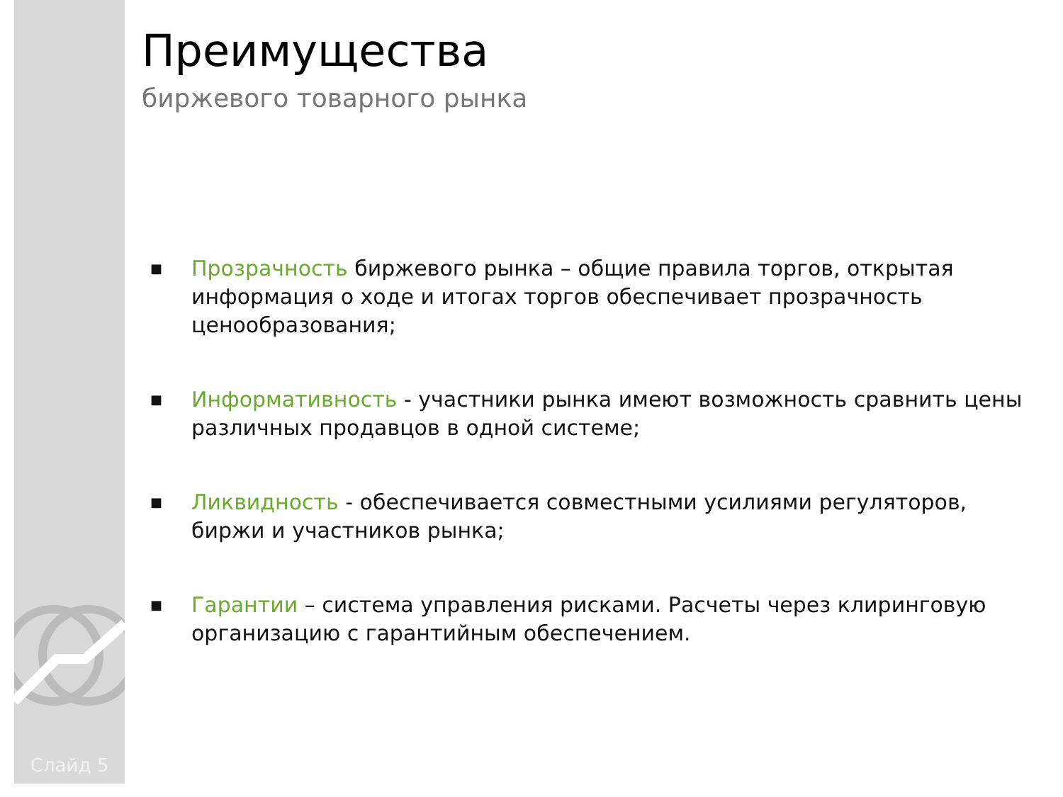Слайд 5
Преимущества
биржевого товарного рынка
■ Прозрачность биржевого рынка – общие правила торгов, открытая информация о ходе и итогах торгов обеспечивает прозрачность ценообразования;
■ Информативность - участники рынка имеют возможность сравнить цены различных продавцов в одной системе;
■ Ликвидность - обеспечивается совместными усилиями регуляторов, биржи и участников рынка;
■ Гарантии – система управления рисками. Расчеты через клиринговую организацию с гарантийным обеспечением.